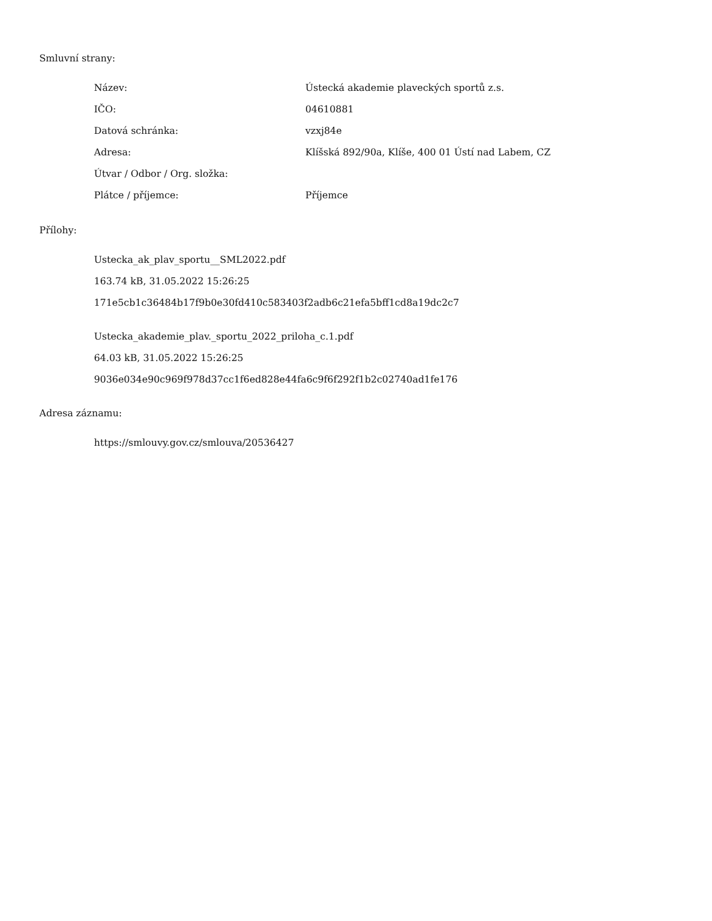Smluvní strany:
| Název: | Ústecká akademie plaveckých sportů z.s. |
| IČO: | 04610881 |
| Datová schránka: | vzxj84e |
| Adresa: | Klíšská 892/90a, Klíše, 400 01 Ústí nad Labem, CZ |
| Útvar / Odbor / Org. složka: | |
| Plátce / příjemce: | Příjemce |
Přílohy:
Ustecka_ak_plav_sportu__SML2022.pdf
163.74 kB, 31.05.2022 15:26:25
171e5cb1c36484b17f9b0e30fd410c583403f2adb6c21efa5bff1cd8a19dc2c7
Ustecka_akademie_plav._sportu_2022_priloha_c.1.pdf
64.03 kB, 31.05.2022 15:26:25
9036e034e90c969f978d37cc1f6ed828e44fa6c9f6f292f1b2c02740ad1fe176
Adresa záznamu:
https://smlouvy.gov.cz/smlouva/20536427